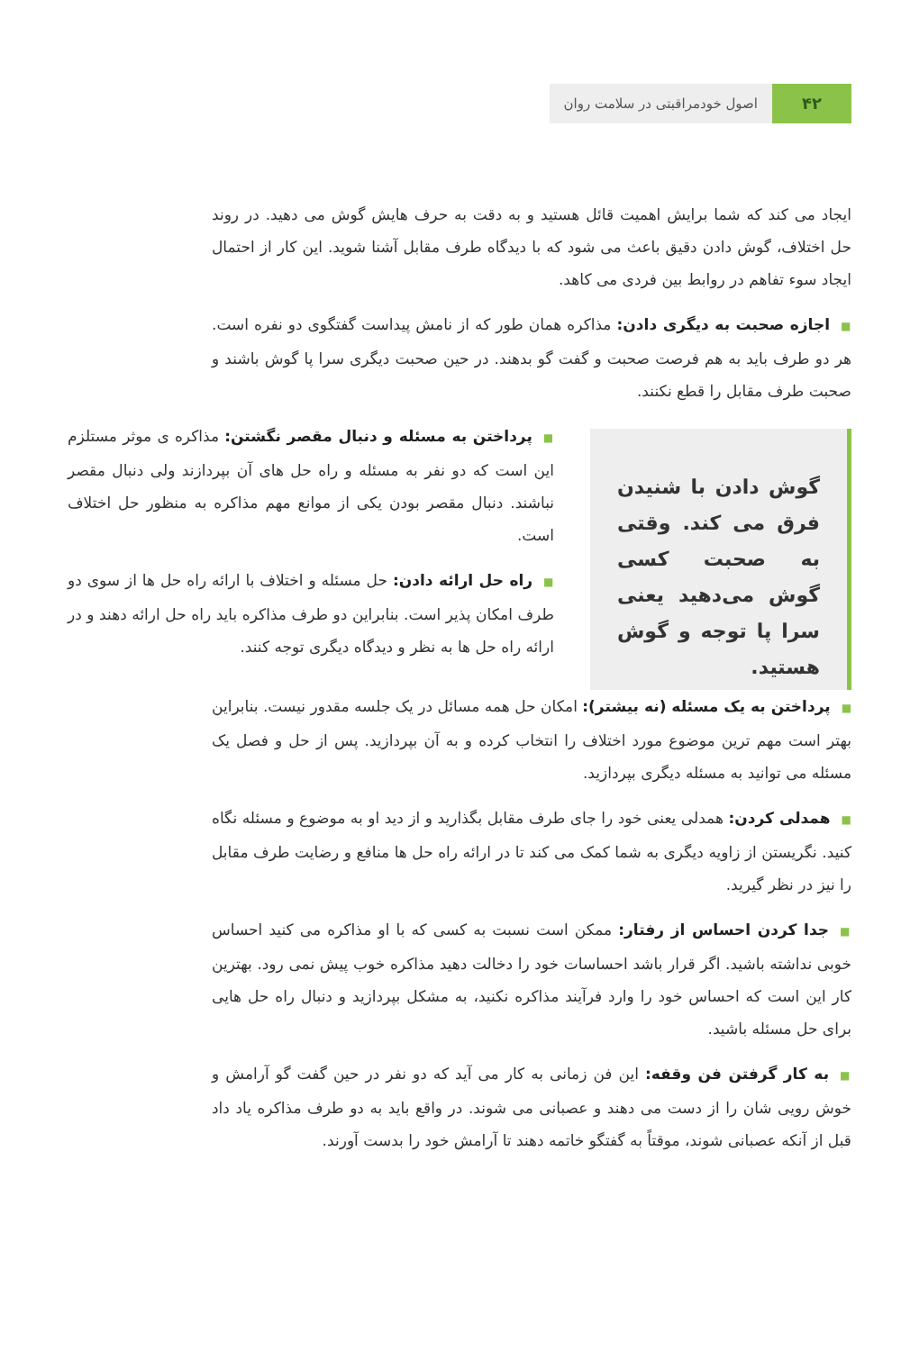۴۲
اصول خودمراقبتی در سلامت روان
ایجاد می کند که شما برایش اهمیت قائل هستید و به دقت به حرف هایش گوش می دهید. در روند حل اختلاف، گوش دادن دقیق باعث می شود که با دیدگاه طرف مقابل آشنا شوید. این کار از احتمال ایجاد سوء تفاهم در روابط بین فردی می کاهد.
■اجازه صحبت به دیگری دادن: مذاکره همان طور که از نامش پیداست گفتگوی دو نفره است. هر دو طرف باید به هم فرصت صحبت و گفت گو بدهند. در حین صحبت دیگری سرا پا گوش باشند و صحبت طرف مقابل را قطع نکنند.
گوش دادن با شنیدن فرق می کند. وقتی به صحبت کسی گوش می‌دهید یعنی سرا پا توجه و گوش هستید.
■پرداختن به مسئله و دنبال مقصر نگشتن: مذاکره ی موثر مستلزم این است که دو نفر به مسئله و راه حل های آن بپردازند ولی دنبال مقصر نباشند. دنبال مقصر بودن یکی از موانع مهم مذاکره به منظور حل اختلاف است.
■راه حل ارائه دادن: حل مسئله و اختلاف با ارائه راه حل ها از سوی دو طرف امکان پذیر است. بنابراین دو طرف مذاکره باید راه حل ارائه دهند و در ارائه راه حل ها به نظر و دیدگاه دیگری توجه کنند.
■پرداختن به یک مسئله (نه بیشتر): امکان حل همه مسائل در یک جلسه مقدور نیست. بنابراین بهتر است مهم ترین موضوع مورد اختلاف را انتخاب کرده و به آن بپردازید. پس از حل و فصل یک مسئله می توانید به مسئله دیگری بپردازید.
■همدلی کردن: همدلی یعنی خود را جای طرف مقابل بگذارید و از دید او به موضوع و مسئله نگاه کنید. نگریستن از زاویه دیگری به شما کمک می کند تا در ارائه راه حل ها منافع و رضایت طرف مقابل را نیز در نظر گیرید.
■جدا کردن احساس از رفتار: ممکن است نسبت به کسی که با او مذاکره می کنید احساس خوبی نداشته باشید. اگر قرار باشد احساسات خود را دخالت دهید مذاکره خوب پیش نمی رود. بهترین کار این است که احساس خود را وارد فرآیند مذاکره نکنید، به مشکل بپردازید و دنبال راه حل هایی برای حل مسئله باشید.
■به کار گرفتن فن وقفه: این فن زمانی به کار می آید که دو نفر در حین گفت گو آرامش و خوش رویی شان را از دست می دهند و عصبانی می شوند. در واقع باید به دو طرف مذاکره یاد داد قبل از آنکه عصبانی شوند، موقتاً به گفتگو خاتمه دهند تا آرامش خود را بدست آورند.